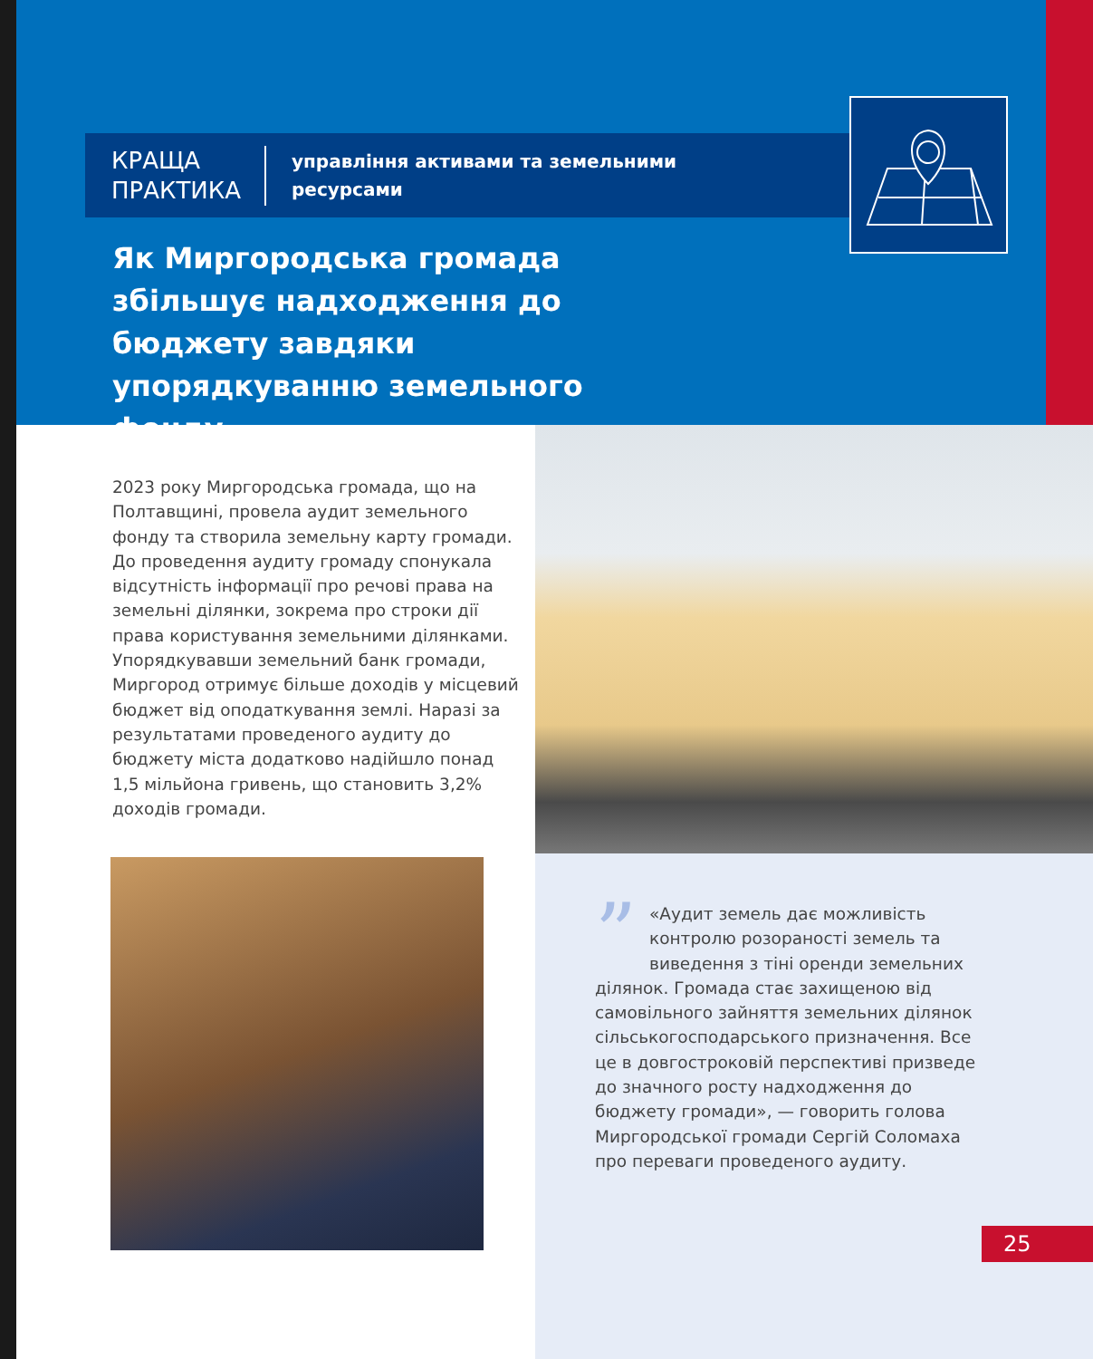КРАЩА ПРАКТИКА
управління активами та земельними
ресурсами
Як Миргородська громада збільшує надходження до бюджету завдяки упорядкуванню земельного фонду
2023 року Миргородська громада, що на Полтавщині, провела аудит земельного фонду та створила земельну карту громади. До проведення аудиту громаду спонукала відсутність інформації про речові права на земельні ділянки, зокрема про строки дії права користування земельними ділянками. Упорядкувавши земельний банк громади, Миргород отримує більше доходів у місцевий бюджет від оподаткування землі. Наразі за результатами проведеного аудиту до бюджету міста додатково надійшло понад 1,5 мільйона гривень, що становить 3,2% доходів громади.
” «Аудит земель дає можливість контролю розораності земель та виведення з тіні оренди земельних ділянок. Громада стає захищеною від самовільного зайняття земельних ділянок сільськогосподарського призначення. Все це в довгостроковій перспективі призведе до значного росту надходження до бюджету громади», — говорить голова Миргородської громади Сергій Соломаха про переваги проведеного аудиту.
25